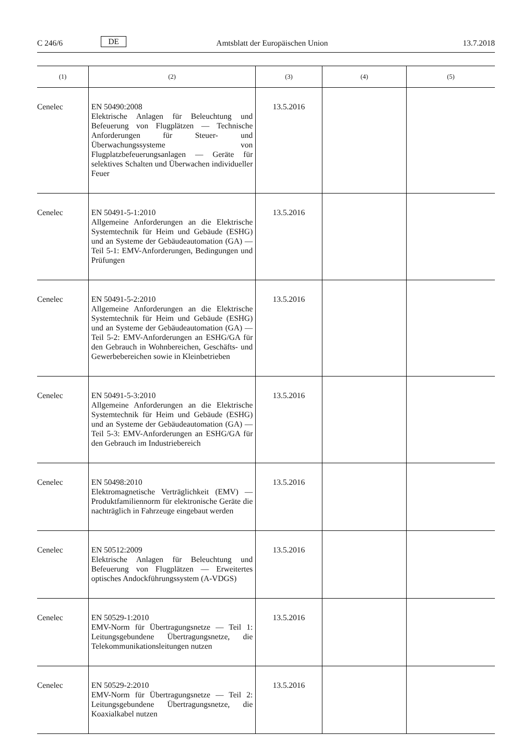C 246/6
DE
Amtsblatt der Europäischen Union
13.7.2018
| (1) | (2) | (3) | (4) | (5) |
| --- | --- | --- | --- | --- |
| Cenelec | EN 50490:2008 Elektrische Anlagen für Beleuchtung und Befeuerung von Flugplätzen — Technische Anforderungen für Steuer- und Überwachungssysteme von Flugplatzbefeuerungsanlagen — Geräte für selektives Schalten und Überwachen individueller Feuer | 13.5.2016 | | |
| Cenelec | EN 50491-5-1:2010 Allgemeine Anforderungen an die Elektrische Systemtechnik für Heim und Gebäude (ESHG) und an Systeme der Gebäudeautomation (GA) — Teil 5-1: EMV-Anforderungen, Bedingungen und Prüfungen | 13.5.2016 | | |
| Cenelec | EN 50491-5-2:2010 Allgemeine Anforderungen an die Elektrische Systemtechnik für Heim und Gebäude (ESHG) und an Systeme der Gebäudeautomation (GA) — Teil 5-2: EMV-Anforderungen an ESHG/GA für den Gebrauch in Wohnbereichen, Geschäfts- und Gewerbebereichen sowie in Kleinbetrieben | 13.5.2016 | | |
| Cenelec | EN 50491-5-3:2010 Allgemeine Anforderungen an die Elektrische Systemtechnik für Heim und Gebäude (ESHG) und an Systeme der Gebäudeautomation (GA) — Teil 5-3: EMV-Anforderungen an ESHG/GA für den Gebrauch im Industriebereich | 13.5.2016 | | |
| Cenelec | EN 50498:2010 Elektromagnetische Verträglichkeit (EMV) — Produktfamiliennorm für elektronische Geräte die nachträglich in Fahrzeuge eingebaut werden | 13.5.2016 | | |
| Cenelec | EN 50512:2009 Elektrische Anlagen für Beleuchtung und Befeuerung von Flugplätzen — Erweitertes optisches Andockführungssystem (A-VDGS) | 13.5.2016 | | |
| Cenelec | EN 50529-1:2010 EMV-Norm für Übertragungsnetze — Teil 1: Leitungsgebundene Übertragungsnetze, die Telekommunikationsleitungen nutzen | 13.5.2016 | | |
| Cenelec | EN 50529-2:2010 EMV-Norm für Übertragungsnetze — Teil 2: Leitungsgebundene Übertragungsnetze, die Koaxialkabel nutzen | 13.5.2016 | | |